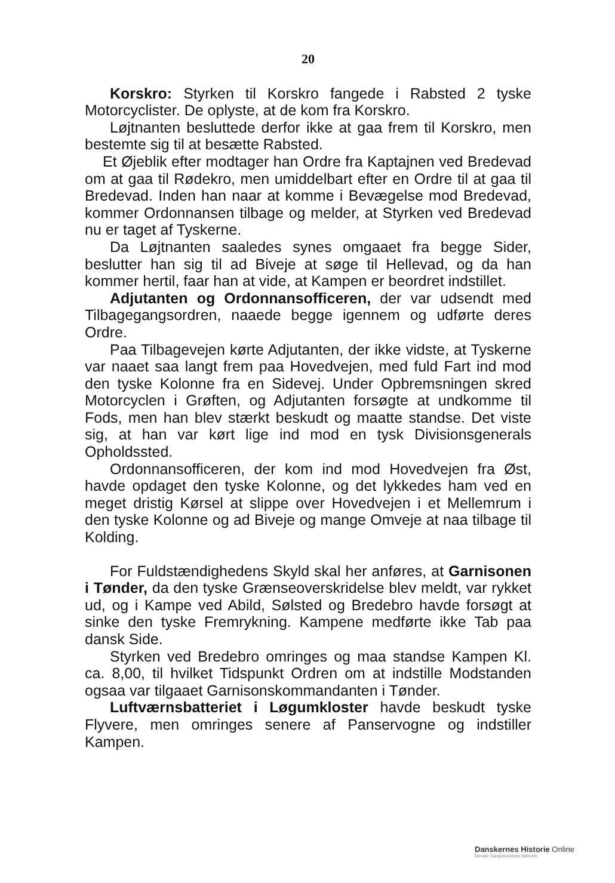20
Korskro: Styrken til Korskro fangede i Rabsted 2 tyske Motorcyclister. De oplyste, at de kom fra Korskro.
Løjtnanten besluttede derfor ikke at gaa frem til Korskro, men bestemte sig til at besætte Rabsted.
Et Øjeblik efter modtager han Ordre fra Kaptajnen ved Bredevad om at gaa til Rødekro, men umiddelbart efter en Ordre til at gaa til Bredevad. Inden han naar at komme i Bevægelse mod Bredevad, kommer Ordonnansen tilbage og melder, at Styrken ved Bredevad nu er taget af Tyskerne.
Da Løjtnanten saaledes synes omgaaet fra begge Sider, beslutter han sig til ad Biveje at søge til Hellevad, og da han kommer hertil, faar han at vide, at Kampen er beordret indstillet.
Adjutanten og Ordonnansofficeren, der var udsendt med Tilbagegangsordren, naaede begge igennem og udførte deres Ordre.
Paa Tilbagevejen kørte Adjutanten, der ikke vidste, at Tyskerne var naaet saa langt frem paa Hovedvejen, med fuld Fart ind mod den tyske Kolonne fra en Sidevej. Under Opbremsningen skred Motorcyclen i Grøften, og Adjutanten forsøgte at undkomme til Fods, men han blev stærkt beskudt og maatte standse. Det viste sig, at han var kørt lige ind mod en tysk Divisionsgenerals Opholdssted.
Ordonnansofficeren, der kom ind mod Hovedvejen fra Øst, havde opdaget den tyske Kolonne, og det lykkedes ham ved en meget dristig Kørsel at slippe over Hovedvejen i et Mellemrum i den tyske Kolonne og ad Biveje og mange Omveje at naa tilbage til Kolding.
For Fuldstændighedens Skyld skal her anføres, at Garnisonen i Tønder, da den tyske Grænseoverskridelse blev meldt, var rykket ud, og i Kampe ved Abild, Sølsted og Bredebro havde forsøgt at sinke den tyske Fremrykning. Kampene medførte ikke Tab paa dansk Side.
Styrken ved Bredebro omringes og maa standse Kampen Kl. ca. 8,00, til hvilket Tidspunkt Ordren om at indstille Modstanden ogsaa var tilgaaet Garnisonskommandanten i Tønder.
Luftværnsbatteriet i Løgumkloster havde beskudt tyske Flyvere, men omringes senere af Panservogne og indstiller Kampen.
Danskernes Historie Online
Danske Slægtsforskeres Bibliotek